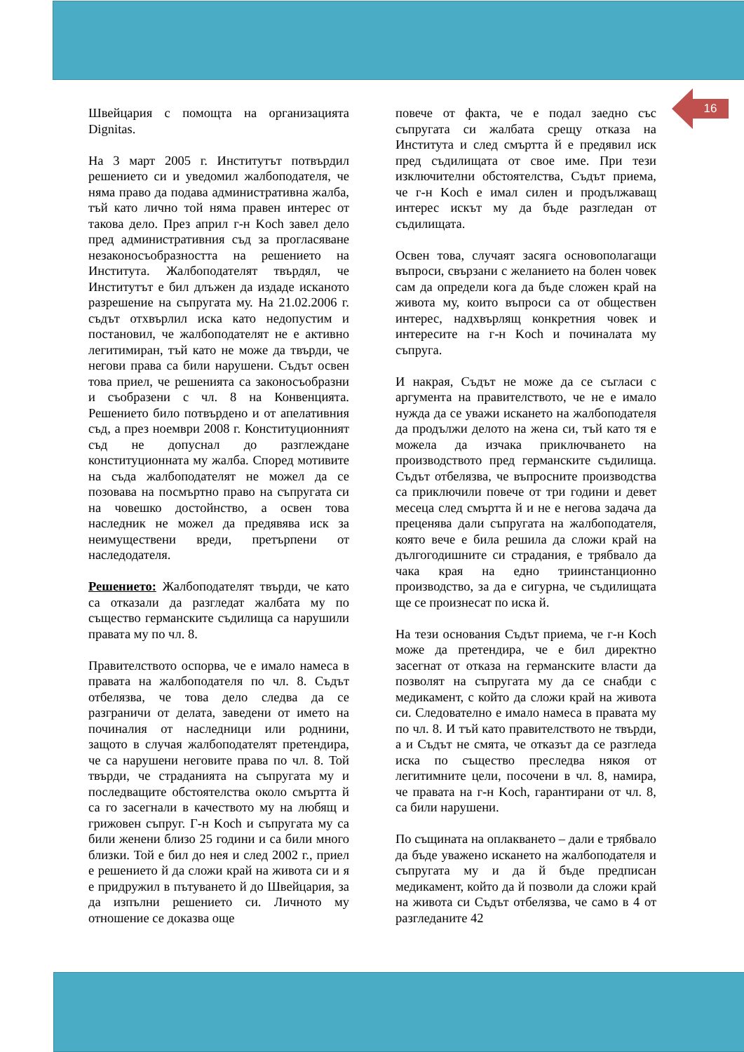16
Швейцария с помощта на организацията Dignitas.
На 3 март 2005 г. Институтът потвърдил решението си и уведомил жалбоподателя, че няма право да подава административна жалба, тъй като лично той няма правен интерес от такова дело. През април г-н Koch завел дело пред административния съд за прогласяване незаконосъобразността на решението на Института. Жалбоподателят твърдял, че Институтът е бил длъжен да издаде исканото разрешение на съпругата му. На 21.02.2006 г. съдът отхвърлил иска като недопустим и постановил, че жалбоподателят не е активно легитимиран, тъй като не може да твърди, че негови права са били нарушени. Съдът освен това приел, че решенията са законосъобразни и съобразени с чл. 8 на Конвенцията. Решението било потвърдено и от апелативния съд, а през ноември 2008 г. Конституционният съд не допуснал до разглеждане конституционната му жалба. Според мотивите на съда жалбоподателят не можел да се позовава на посмъртно право на съпругата си на човешко достойнство, а освен това наследник не можел да предявява иск за неимуществени вреди, претърпени от наследодателя.
Решението: Жалбоподателят твърди, че като са отказали да разгледат жалбата му по същество германските съдилища са нарушили правата му по чл. 8.
Правителството оспорва, че е имало намеса в правата на жалбоподателя по чл. 8. Съдът отбелязва, че това дело следва да се разграничи от делата, заведени от името на починалия от наследници или роднини, защото в случая жалбоподателят претендира, че са нарушени неговите права по чл. 8. Той твърди, че страданията на съпругата му и последващите обстоятелства около смъртта й са го засегнали в качеството му на любящ и грижовен съпруг. Г-н Koch и съпругата му са били женени близо 25 години и са били много близки. Той е бил до нея и след 2002 г., приел е решението й да сложи край на живота си и я е придружил в пътуването й до Швейцария, за да изпълни решението си. Личното му отношение се доказва още
повече от факта, че е подал заедно със съпругата си жалбата срещу отказа на Института и след смъртта й е предявил иск пред съдилищата от свое име. При тези изключителни обстоятелства, Съдът приема, че г-н Koch е имал силен и продължаващ интерес искът му да бъде разгледан от съдилищата.
Освен това, случаят засяга основополагащи въпроси, свързани с желанието на болен човек сам да определи кога да бъде сложен край на живота му, които въпроси са от обществен интерес, надхвърлящ конкретния човек и интересите на г-н Koch и починалата му съпруга.
И накрая, Съдът не може да се съгласи с аргумента на правителството, че не е имало нужда да се уважи искането на жалбоподателя да продължи делото на жена си, тъй като тя е можела да изчака приключването на производството пред германските съдилища. Съдът отбелязва, че въпросните производства са приключили повече от три години и девет месеца след смъртта й и не е негова задача да преценява дали съпругата на жалбоподателя, която вече е била решила да сложи край на дългогодишните си страдания, е трябвало да чака края на едно триинстанционно производство, за да е сигурна, че съдилищата ще се произнесат по иска й.
На тези основания Съдът приема, че г-н Koch може да претендира, че е бил директно засегнат от отказа на германските власти да позволят на съпругата му да се снабди с медикамент, с който да сложи край на живота си. Следователно е имало намеса в правата му по чл. 8. И тъй като правителството не твърди, а и Съдът не смята, че отказът да се разгледа иска по същество преследва някоя от легитимните цели, посочени в чл. 8, намира, че правата на г-н Koch, гарантирани от чл. 8, са били нарушени.
По същината на оплакването – дали е трябвало да бъде уважено искането на жалбоподателя и съпругата му и да й бъде предписан медикамент, който да й позволи да сложи край на живота си Съдът отбелязва, че само в 4 от разгледаните 42